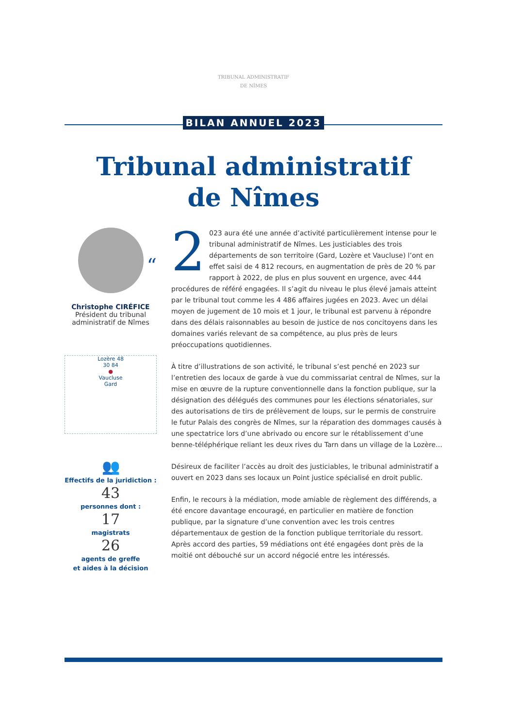TRIBUNAL ADMINISTRATIF
DE NÎMES
BILAN ANNUEL 2023
Tribunal administratif
de Nîmes
“
Christophe CIRÉFICE
Président du tribunal
administratif de Nîmes
Lozère 48
30 84
●
Vaucluse
Gard
👥
Effectifs de la juridiction :
43
personnes dont :
17
magistrats
26
agents de greffe
et aides à la décision
2 023 aura été une année d’activité particulièrement intense pour le tribunal administratif de Nîmes. Les justiciables des trois départements de son territoire (Gard, Lozère et Vaucluse) l’ont en effet saisi de 4 812 recours, en augmentation de près de 20 % par rapport à 2022, de plus en plus souvent en urgence, avec 444 procédures de référé engagées. Il s’agit du niveau le plus élevé jamais atteint par le tribunal tout comme les 4 486 affaires jugées en 2023. Avec un délai moyen de jugement de 10 mois et 1 jour, le tribunal est parvenu à répondre dans des délais raisonnables au besoin de justice de nos concitoyens dans les domaines variés relevant de sa compétence, au plus près de leurs préoccupations quotidiennes.
À titre d’illustrations de son activité, le tribunal s’est penché en 2023 sur l’entretien des locaux de garde à vue du commissariat central de Nîmes, sur la mise en œuvre de la rupture conventionnelle dans la fonction publique, sur la désignation des délégués des communes pour les élections sénatoriales, sur des autorisations de tirs de prélèvement de loups, sur le permis de construire le futur Palais des congrès de Nîmes, sur la réparation des dommages causés à une spectatrice lors d’une abrivado ou encore sur le rétablissement d’une benne-téléphérique reliant les deux rives du Tarn dans un village de la Lozère…
Désireux de faciliter l’accès au droit des justiciables, le tribunal administratif a ouvert en 2023 dans ses locaux un Point justice spécialisé en droit public.
Enfin, le recours à la médiation, mode amiable de règlement des différends, a été encore davantage encouragé, en particulier en matière de fonction publique, par la signature d’une convention avec les trois centres départementaux de gestion de la fonction publique territoriale du ressort. Après accord des parties, 59 médiations ont été engagées dont près de la moitié ont débouché sur un accord négocié entre les intéressés.